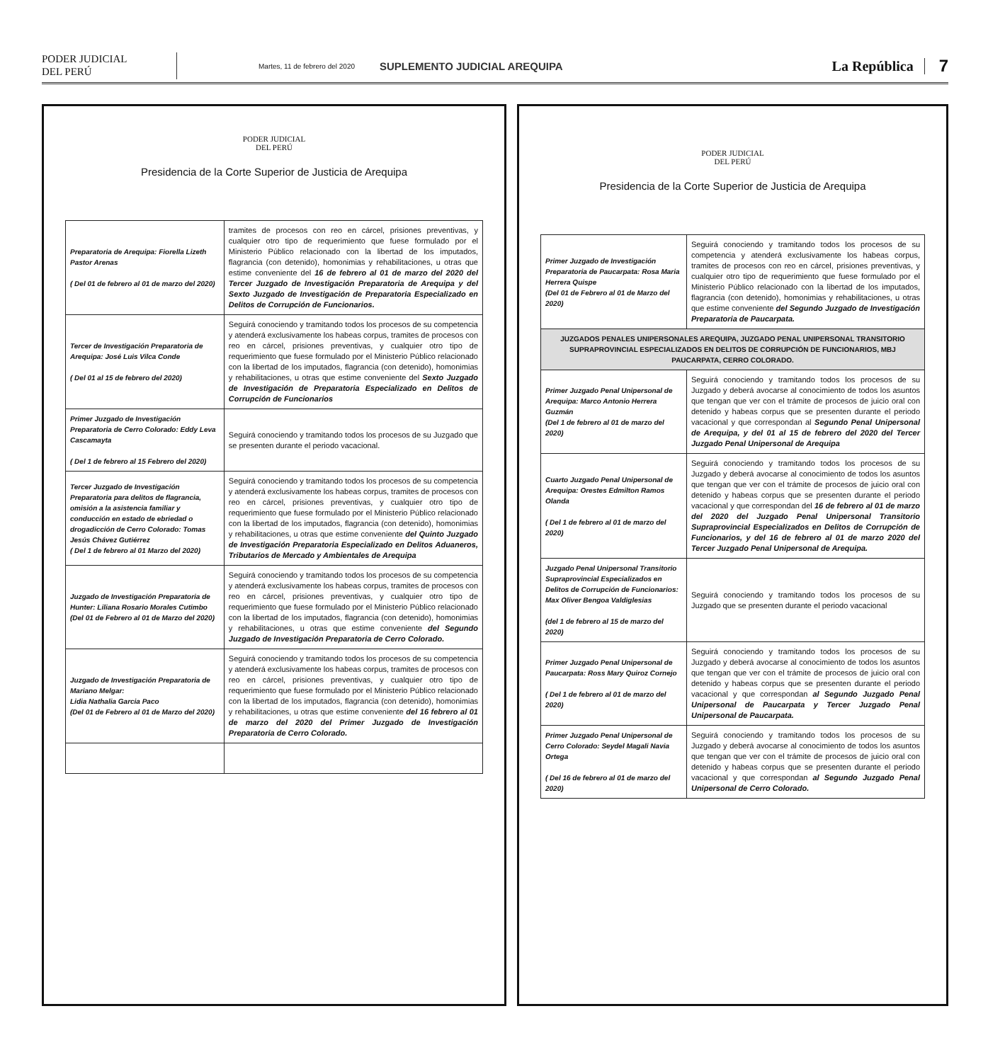PODER JUDICIAL
DEL PERÚ
Martes, 11 de febrero del 2020
SUPLEMENTO JUDICIAL AREQUIPA
La República
7
PODER JUDICIAL
DEL PERÚ
Presidencia de la Corte Superior de Justicia de Arequipa
| Preparatoria de Arequipa: Fiorella Lizeth Pastor Arenas ( Del 01 de febrero al 01 de marzo del 2020) | tramites de procesos con reo en cárcel, prisiones preventivas, y cualquier otro tipo de requerimiento que fuese formulado por el Ministerio Público relacionado con la libertad de los imputados, flagrancia (con detenido), homonimias y rehabilitaciones, u otras que estime conveniente del 16 de febrero al 01 de marzo del 2020 del Tercer Juzgado de Investigación Preparatoria de Arequipa y del Sexto Juzgado de Investigación de Preparatoria Especializado en Delitos de Corrupción de Funcionarios. |
| Tercer de Investigación Preparatoria de Arequipa: José Luis Vilca Conde ( Del 01 al 15 de febrero del 2020) | Seguirá conociendo y tramitando todos los procesos de su competencia y atenderá exclusivamente los habeas corpus, tramites de procesos con reo en cárcel, prisiones preventivas, y cualquier otro tipo de requerimiento que fuese formulado por el Ministerio Público relacionado con la libertad de los imputados, flagrancia (con detenido), homonimias y rehabilitaciones, u otras que estime conveniente del Sexto Juzgado de Investigación de Preparatoria Especializado en Delitos de Corrupción de Funcionarios |
| Primer Juzgado de Investigación Preparatoria de Cerro Colorado: Eddy Leva Cascamayta ( Del 1 de febrero al 15 Febrero del 2020) | Seguirá conociendo y tramitando todos los procesos de su Juzgado que se presenten durante el periodo vacacional. |
| Tercer Juzgado de Investigación Preparatoria para delitos de flagrancia, omisión a la asistencia familiar y conducción en estado de ebriedad o drogadicción de Cerro Colorado: Tomas Jesús Chávez Gutiérrez ( Del 1 de febrero al 01 Marzo del 2020) | Seguirá conociendo y tramitando todos los procesos de su competencia y atenderá exclusivamente los habeas corpus, tramites de procesos con reo en cárcel, prisiones preventivas, y cualquier otro tipo de requerimiento que fuese formulado por el Ministerio Público relacionado con la libertad de los imputados, flagrancia (con detenido), homonimias y rehabilitaciones, u otras que estime conveniente del Quinto Juzgado de Investigación Preparatoria Especializado en Delitos Aduaneros, Tributarios de Mercado y Ambientales de Arequipa |
| Juzgado de Investigación Preparatoria de Hunter: Liliana Rosario Morales Cutimbo (Del 01 de Febrero al 01 de Marzo del 2020) | Seguirá conociendo y tramitando todos los procesos de su competencia y atenderá exclusivamente los habeas corpus, tramites de procesos con reo en cárcel, prisiones preventivas, y cualquier otro tipo de requerimiento que fuese formulado por el Ministerio Público relacionado con la libertad de los imputados, flagrancia (con detenido), homonimias y rehabilitaciones, u otras que estime conveniente del Segundo Juzgado de Investigación Preparatoria de Cerro Colorado. |
| Juzgado de Investigación Preparatoria de Mariano Melgar: Lidia Nathalia Garcia Paco (Del 01 de Febrero al 01 de Marzo del 2020) | Seguirá conociendo y tramitando todos los procesos de su competencia y atenderá exclusivamente los habeas corpus, tramites de procesos con reo en cárcel, prisiones preventivas, y cualquier otro tipo de requerimiento que fuese formulado por el Ministerio Público relacionado con la libertad de los imputados, flagrancia (con detenido), homonimias y rehabilitaciones, u otras que estime conveniente del 16 febrero al 01 de marzo del 2020 del Primer Juzgado de Investigación Preparatoria de Cerro Colorado. |
PODER JUDICIAL
DEL PERÚ
Presidencia de la Corte Superior de Justicia de Arequipa
| Primer Juzgado de Investigación Preparatoria de Paucarpata: Rosa Maria Herrera Quispe (Del 01 de Febrero al 01 de Marzo del 2020) | Seguirá conociendo y tramitando todos los procesos de su competencia y atenderá exclusivamente los habeas corpus, tramites de procesos con reo en cárcel, prisiones preventivas, y cualquier otro tipo de requerimiento que fuese formulado por el Ministerio Público relacionado con la libertad de los imputados, flagrancia (con detenido), homonimias y rehabilitaciones, u otras que estime conveniente del Segundo Juzgado de Investigación Preparatoria de Paucarpata. |
| JUZGADOS PENALES UNIPERSONALES AREQUIPA, JUZGADO PENAL UNIPERSONAL TRANSITORIO SUPRAPROVINCIAL ESPECIALIZADOS EN DELITOS DE CORRUPCIÓN DE FUNCIONARIOS, MBJ PAUCARPATA, CERRO COLORADO. | |
| Primer Juzgado Penal Unipersonal de Arequipa: Marco Antonio Herrera Guzmán (Del 1 de febrero al 01 de marzo del 2020) | Seguirá conociendo y tramitando todos los procesos de su Juzgado y deberá avocarse al conocimiento de todos los asuntos que tengan que ver con el trámite de procesos de juicio oral con detenido y habeas corpus que se presenten durante el periodo vacacional y que correspondan al Segundo Penal Unipersonal de Arequipa, y del 01 al 15 de febrero del 2020 del Tercer Juzgado Penal Unipersonal de Arequipa |
| Cuarto Juzgado Penal Unipersonal de Arequipa: Orestes Edmilton Ramos Olanda ( Del 1 de febrero al 01 de marzo del 2020) | Seguirá conociendo y tramitando todos los procesos de su Juzgado y deberá avocarse al conocimiento de todos los asuntos que tengan que ver con el trámite de procesos de juicio oral con detenido y habeas corpus que se presenten durante el periodo vacacional y que correspondan del 16 de febrero al 01 de marzo del 2020 del Juzgado Penal Unipersonal Transitorio Supraprovincial Especializados en Delitos de Corrupción de Funcionarios, y del 16 de febrero al 01 de marzo 2020 del Tercer Juzgado Penal Unipersonal de Arequipa. |
| Juzgado Penal Unipersonal Transitorio Supraprovincial Especializados en Delitos de Corrupción de Funcionarios: Max Oliver Bengoa Valdiglesias (del 1 de febrero al 15 de marzo del 2020) | Seguirá conociendo y tramitando todos los procesos de su Juzgado que se presenten durante el periodo vacacional |
| Primer Juzgado Penal Unipersonal de Paucarpata: Ross Mary Quiroz Cornejo ( Del 1 de febrero al 01 de marzo del 2020) | Seguirá conociendo y tramitando todos los procesos de su Juzgado y deberá avocarse al conocimiento de todos los asuntos que tengan que ver con el trámite de procesos de juicio oral con detenido y habeas corpus que se presenten durante el periodo vacacional y que correspondan al Segundo Juzgado Penal Unipersonal de Paucarpata y Tercer Juzgado Penal Unipersonal de Paucarpata. |
| Primer Juzgado Penal Unipersonal de Cerro Colorado: Seydel Magali Navia Ortega ( Del 16 de febrero al 01 de marzo del 2020) | Seguirá conociendo y tramitando todos los procesos de su Juzgado y deberá avocarse al conocimiento de todos los asuntos que tengan que ver con el trámite de procesos de juicio oral con detenido y habeas corpus que se presenten durante el periodo vacacional y que correspondan al Segundo Juzgado Penal Unipersonal de Cerro Colorado. |